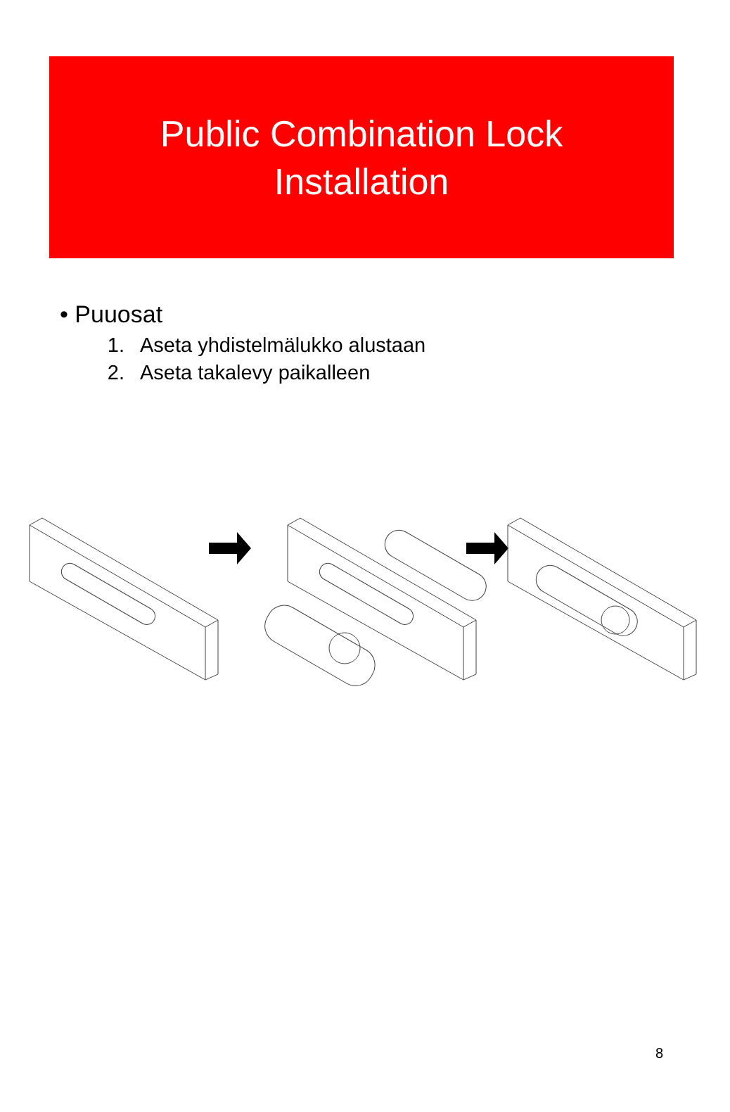Public Combination Lock
Installation
• Puuosat
1. Aseta yhdistelmälukko alustaan
2. Aseta takalevy paikalleen
8